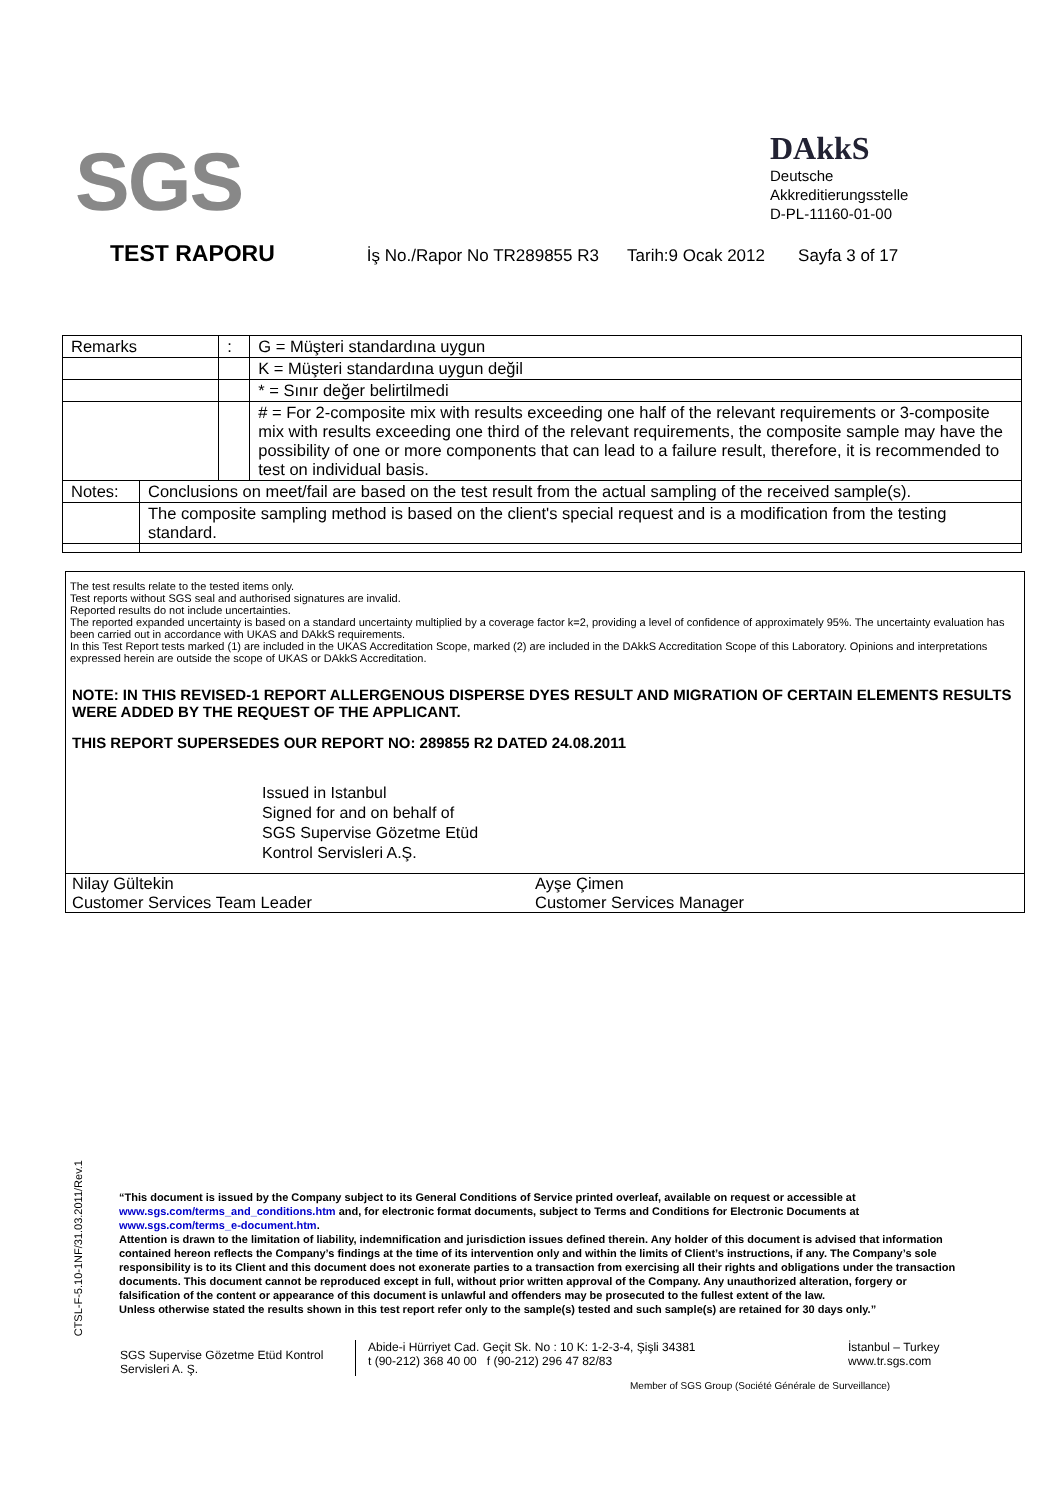SGS
DAkkS
Deutsche
Akkreditierungsstelle
D-PL-11160-01-00
TEST RAPORU
İş No./Rapor No TR289855 R3 Tarih:9 Ocak 2012 Sayfa 3 of 17
| Remarks | | : | G = Müşteri standardına uygun |
| | | | K = Müşteri standardına uygun değil |
| | | | * = Sınır değer belirtilmedi |
| | | | # = For 2-composite mix with results exceeding one half of the relevant requirements or 3-composite mix with results exceeding one third of the relevant requirements, the composite sample may have the possibility of one or more components that can lead to a failure result, therefore, it is recommended to test on individual basis. |
| Notes: | Conclusions on meet/fail are based on the test result from the actual sampling of the received sample(s). | | |
| | The composite sampling method is based on the client's special request and is a modification from the testing standard. | | |
The test results relate to the tested items only.
Test reports without SGS seal and authorised signatures are invalid.
Reported results do not include uncertainties.
The reported expanded uncertainty is based on a standard uncertainty multiplied by a coverage factor k=2, providing a level of confidence of approximately 95%. The uncertainty evaluation has been carried out in accordance with UKAS and DAkkS requirements.
In this Test Report tests marked (1) are included in the UKAS Accreditation Scope, marked (2) are included in the DAkkS Accreditation Scope of this Laboratory. Opinions and interpretations expressed herein are outside the scope of UKAS or DAkkS Accreditation.
NOTE: IN THIS REVISED-1 REPORT ALLERGENOUS DISPERSE DYES RESULT AND MIGRATION OF CERTAIN ELEMENTS RESULTS WERE ADDED BY THE REQUEST OF THE APPLICANT.
THIS REPORT SUPERSEDES OUR REPORT NO: 289855 R2 DATED 24.08.2011
Issued in Istanbul
Signed for and on behalf of
SGS Supervise Gözetme Etüd
Kontrol Servisleri A.Ş.
Nilay Gültekin
Customer Services Team Leader
Ayşe Çimen
Customer Services Manager
CTSL-F-5.10-1NF/31.03.2011/Rev.1
“This document is issued by the Company subject to its General Conditions of Service printed overleaf, available on request or accessible at www.sgs.com/terms_and_conditions.htm and, for electronic format documents, subject to Terms and Conditions for Electronic Documents at www.sgs.com/terms_e-document.htm.
Attention is drawn to the limitation of liability, indemnification and jurisdiction issues defined therein. Any holder of this document is advised that information contained hereon reflects the Company’s findings at the time of its intervention only and within the limits of Client’s instructions, if any. The Company’s sole responsibility is to its Client and this document does not exonerate parties to a transaction from exercising all their rights and obligations under the transaction documents. This document cannot be reproduced except in full, without prior written approval of the Company. Any unauthorized alteration, forgery or falsification of the content or appearance of this document is unlawful and offenders may be prosecuted to the fullest extent of the law.
Unless otherwise stated the results shown in this test report refer only to the sample(s) tested and such sample(s) are retained for 30 days only.”
SGS Supervise Gözetme Etüd Kontrol Servisleri A. Ş.
Abide-i Hürriyet Cad. Geçit Sk. No : 10 K: 1-2-3-4, Şişli 34381
t (90-212) 368 40 00 f (90-212) 296 47 82/83
İstanbul – Turkey
www.tr.sgs.com
Member of SGS Group (Société Générale de Surveillance)